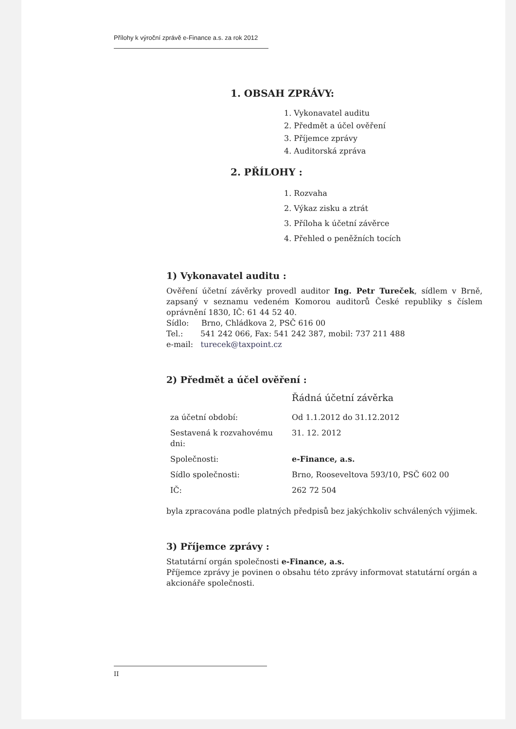Přílohy k výroční zprávě e-Finance a.s. za rok 2012
1. OBSAH ZPRÁVY:
1. Vykonavatel auditu
2. Předmět a účel ověření
3. Příjemce zprávy
4. Auditorská zpráva
2. PŘÍLOHY :
1. Rozvaha
2. Výkaz zisku a ztrát
3. Příloha k účetní závěrce
4. Přehled o peněžních tocích
1) Vykonavatel auditu :
Ověření účetní závěrky provedl auditor Ing. Petr Tureček, sídlem v Brně, zapsaný v seznamu vedeném Komorou auditorů České republiky s číslem oprávnění 1830, IČ: 61 44 52 40.
Sídlo: Brno, Chládkova 2, PSČ 616 00
Tel.: 541 242 066, Fax: 541 242 387, mobil: 737 211 488
e-mail: turecek@taxpoint.cz
2) Předmět a účel ověření :
| | Řádná účetní závěrka |
| za účetní období: | Od 1.1.2012 do 31.12.2012 |
| Sestavená k rozvahovému dni: | 31. 12. 2012 |
| Společnosti: | e-Finance, a.s. |
| Sídlo společnosti: | Brno, Rooseveltova 593/10, PSČ 602 00 |
| IČ: | 262 72 504 |
byla zpracována podle platných předpisů bez jakýchkoliv schválených výjimek.
3) Příjemce zprávy :
Statutární orgán společnosti e-Finance, a.s.
Příjemce zprávy je povinen o obsahu této zprávy informovat statutární orgán a akcionáře společnosti.
II